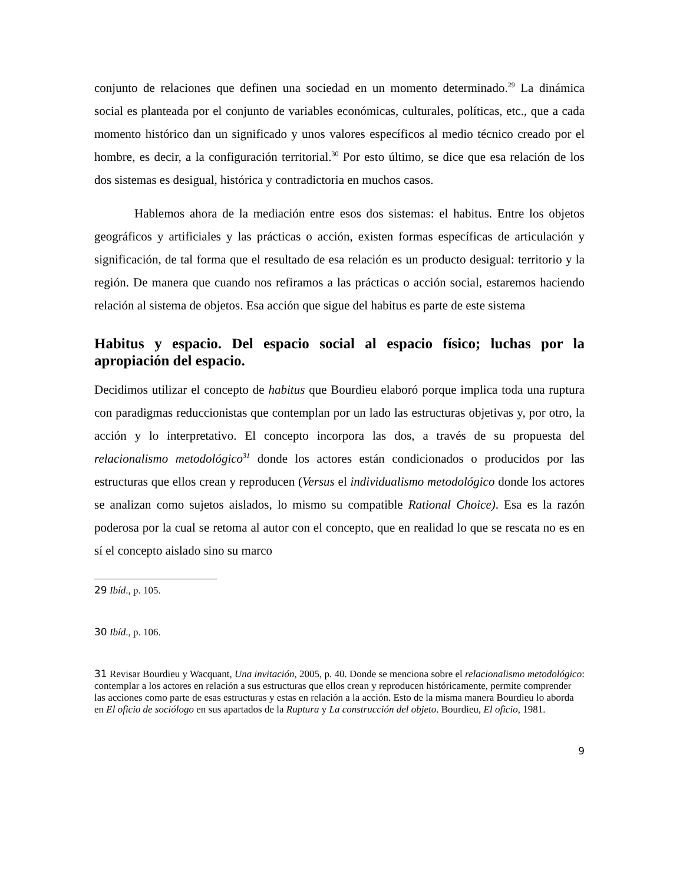conjunto de relaciones que definen una sociedad en un momento determinado.<sup>29</sup> La dinámica social es planteada por el conjunto de variables económicas, culturales, políticas, etc., que a cada momento histórico dan un significado y unos valores específicos al medio técnico creado por el hombre, es decir, a la configuración territorial.<sup>30</sup> Por esto último, se dice que esa relación de los dos sistemas es desigual, histórica y contradictoria en muchos casos.
Hablemos ahora de la mediación entre esos dos sistemas: el habitus. Entre los objetos geográficos y artificiales y las prácticas o acción, existen formas específicas de articulación y significación, de tal forma que el resultado de esa relación es un producto desigual: territorio y la región. De manera que cuando nos refiramos a las prácticas o acción social, estaremos haciendo relación al sistema de objetos. Esa acción que sigue del habitus es parte de este sistema
Habitus y espacio. Del espacio social al espacio físico; luchas por la apropiación del espacio.
Decidimos utilizar el concepto de habitus que Bourdieu elaboró porque implica toda una ruptura con paradigmas reduccionistas que contemplan por un lado las estructuras objetivas y, por otro, la acción y lo interpretativo. El concepto incorpora las dos, a través de su propuesta del relacionalismo metodológico<sup>31</sup> donde los actores están condicionados o producidos por las estructuras que ellos crean y reproducen (Versus el individualismo metodológico donde los actores se analizan como sujetos aislados, lo mismo su compatible Rational Choice). Esa es la razón poderosa por la cual se retoma al autor con el concepto, que en realidad lo que se rescata no es en sí el concepto aislado sino su marco
29 Ibíd., p. 105.
30 Ibíd., p. 106.
31 Revisar Bourdieu y Wacquant, Una invitación, 2005, p. 40. Donde se menciona sobre el relacionalismo metodológico: contemplar a los actores en relación a sus estructuras que ellos crean y reproducen históricamente, permite comprender las acciones como parte de esas estructuras y estas en relación a la acción. Esto de la misma manera Bourdieu lo aborda en El oficio de sociólogo en sus apartados de la Ruptura y La construcción del objeto. Bourdieu, El oficio, 1981.
9